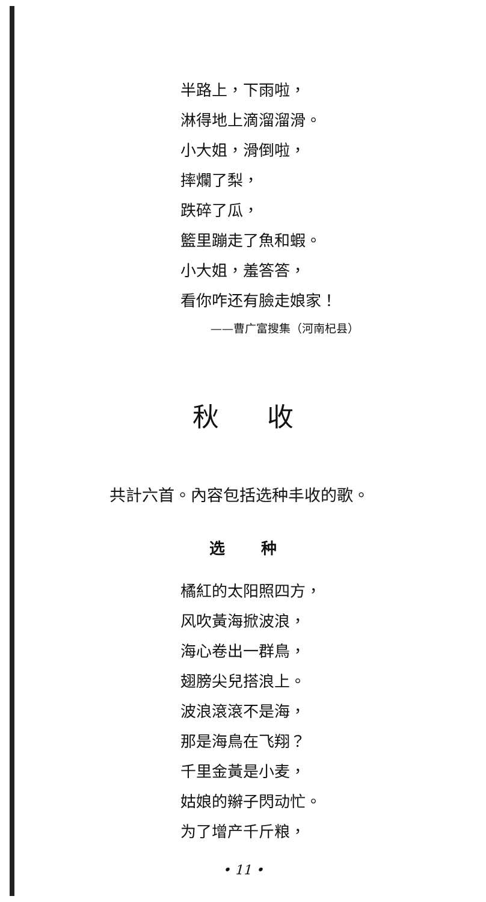半路上，下雨啦，
淋得地上滴溜溜滑。
小大姐，滑倒啦，
摔爛了梨，
跌碎了瓜，
籃里蹦走了魚和蝦。
小大姐，羞答答，
看你咋还有臉走娘家！
——曹广富搜集（河南杞县）
秋收
共計六首。內容包括选种丰收的歌。
选种
橘紅的太阳照四方，
风吹黃海掀波浪，
海心卷出一群鳥，
翅膀尖兒搭浪上。
波浪滾滾不是海，
那是海鳥在飞翔？
千里金黃是小麦，
姑娘的辮子閃动忙。
为了增产千斤粮，
• 11 •